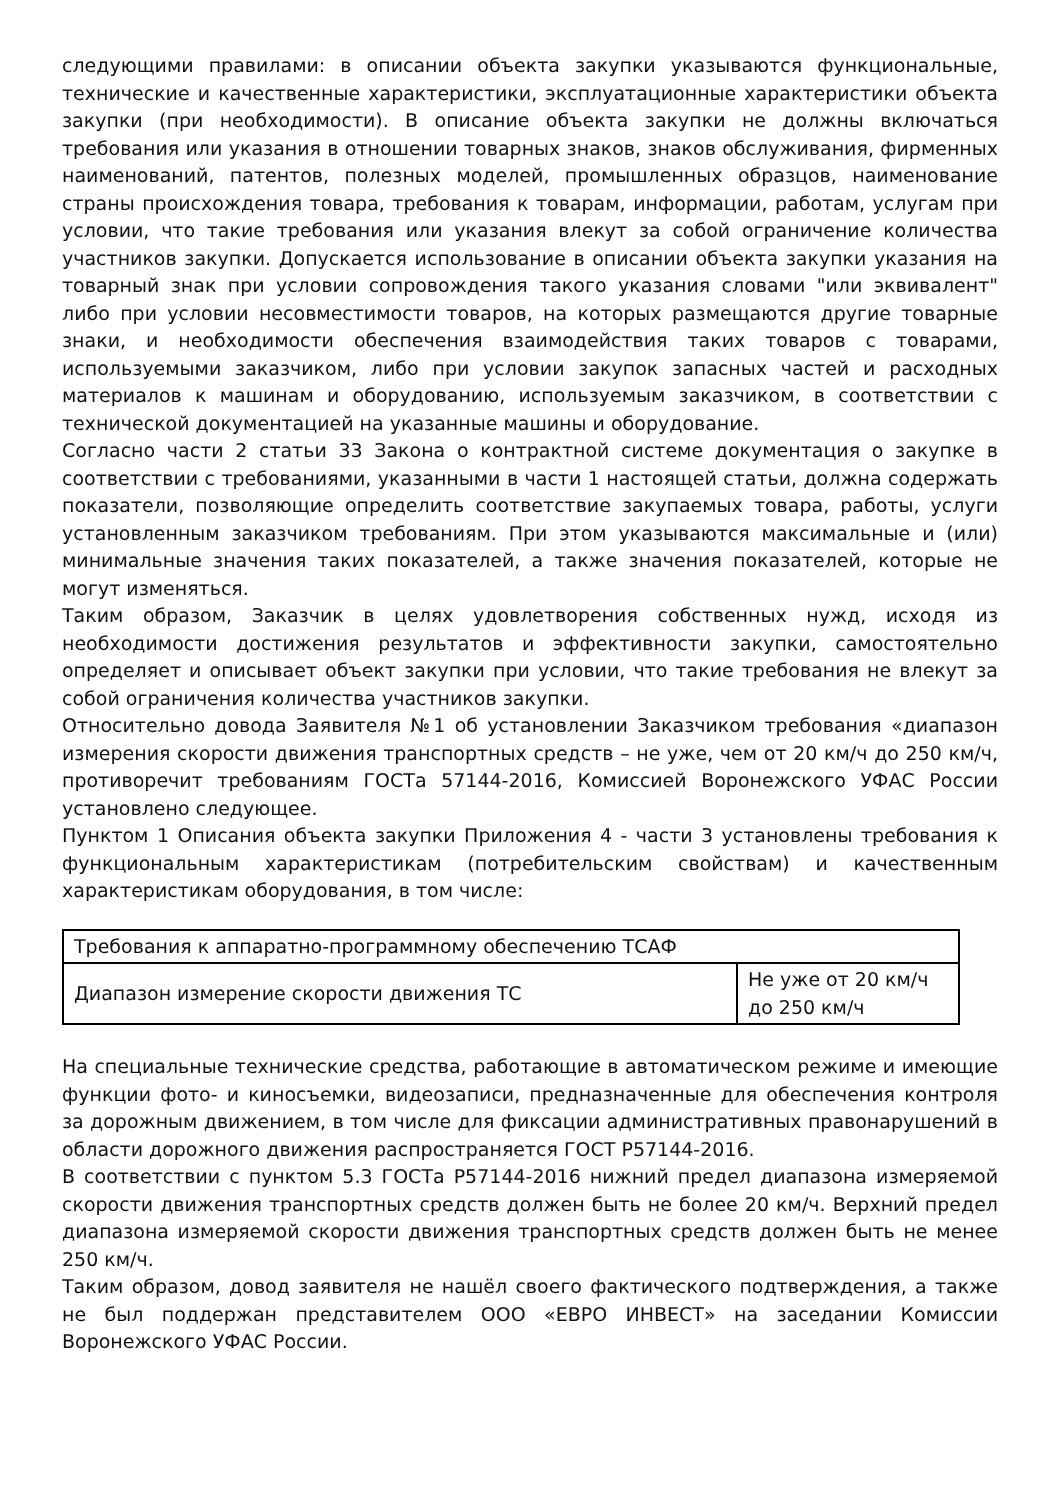следующими правилами: в описании объекта закупки указываются функциональные, технические и качественные характеристики, эксплуатационные характеристики объекта закупки (при необходимости). В описание объекта закупки не должны включаться требования или указания в отношении товарных знаков, знаков обслуживания, фирменных наименований, патентов, полезных моделей, промышленных образцов, наименование страны происхождения товара, требования к товарам, информации, работам, услугам при условии, что такие требования или указания влекут за собой ограничение количества участников закупки. Допускается использование в описании объекта закупки указания на товарный знак при условии сопровождения такого указания словами "или эквивалент" либо при условии несовместимости товаров, на которых размещаются другие товарные знаки, и необходимости обеспечения взаимодействия таких товаров с товарами, используемыми заказчиком, либо при условии закупок запасных частей и расходных материалов к машинам и оборудованию, используемым заказчиком, в соответствии с технической документацией на указанные машины и оборудование.
Согласно части 2 статьи 33 Закона о контрактной системе документация о закупке в соответствии с требованиями, указанными в части 1 настоящей статьи, должна содержать показатели, позволяющие определить соответствие закупаемых товара, работы, услуги установленным заказчиком требованиям. При этом указываются максимальные и (или) минимальные значения таких показателей, а также значения показателей, которые не могут изменяться.
Таким образом, Заказчик в целях удовлетворения собственных нужд, исходя из необходимости достижения результатов и эффективности закупки, самостоятельно определяет и описывает объект закупки при условии, что такие требования не влекут за собой ограничения количества участников закупки.
Относительно довода Заявителя №1 об установлении Заказчиком требования «диапазон измерения скорости движения транспортных средств – не уже, чем от 20 км/ч до 250 км/ч, противоречит требованиям ГОСТа 57144-2016, Комиссией Воронежского УФАС России установлено следующее.
Пунктом 1 Описания объекта закупки Приложения 4 - части 3 установлены требования к функциональным характеристикам (потребительским свойствам) и качественным характеристикам оборудования, в том числе:
| Требования к аппаратно-программному обеспечению ТСАФ | |
| Диапазон измерение скорости движения ТС | Не уже от 20 км/ч до 250 км/ч |
На специальные технические средства, работающие в автоматическом режиме и имеющие функции фото- и киносъемки, видеозаписи, предназначенные для обеспечения контроля за дорожным движением, в том числе для фиксации административных правонарушений в области дорожного движения распространяется ГОСТ Р57144-2016.
В соответствии с пунктом 5.3 ГОСТа Р57144-2016 нижний предел диапазона измеряемой скорости движения транспортных средств должен быть не более 20 км/ч. Верхний предел диапазона измеряемой скорости движения транспортных средств должен быть не менее 250 км/ч.
Таким образом, довод заявителя не нашёл своего фактического подтверждения, а также не был поддержан представителем ООО «ЕВРО ИНВЕСТ» на заседании Комиссии Воронежского УФАС России.